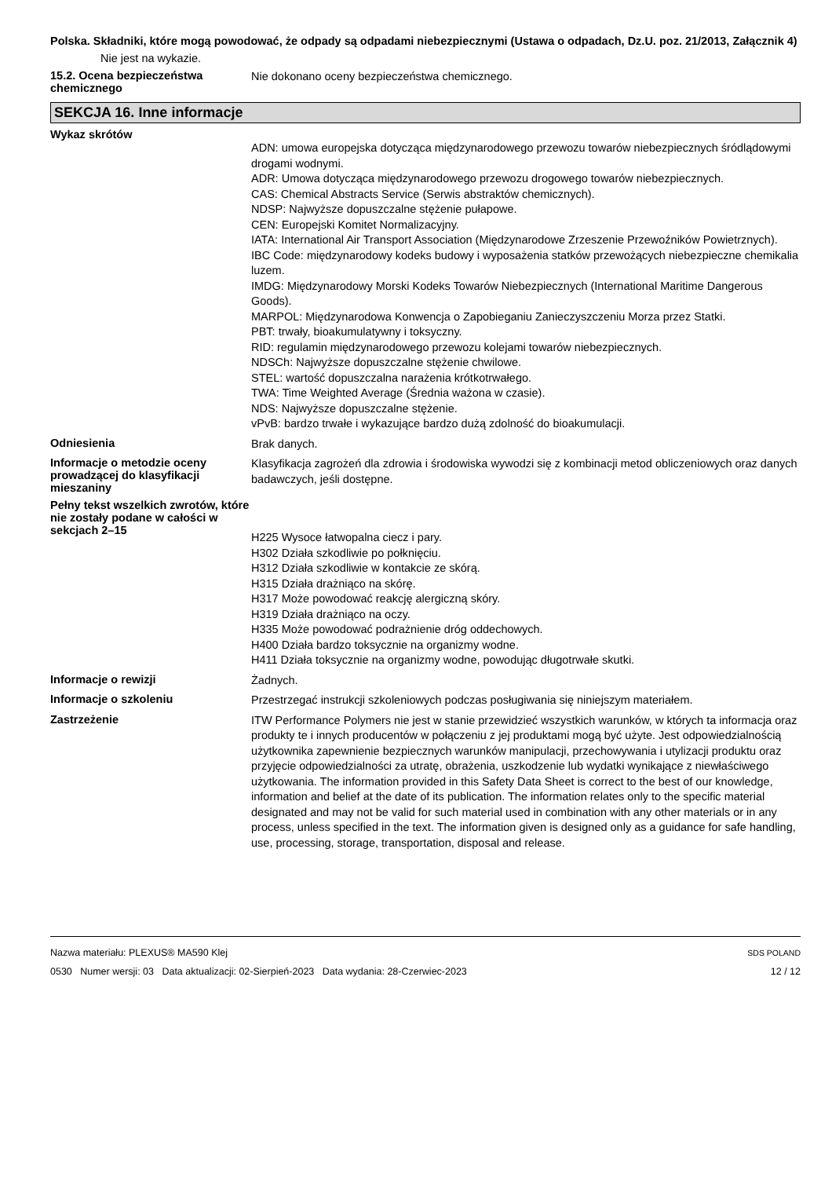Polska. Składniki, które mogą powodować, że odpady są odpadami niebezpiecznymi (Ustawa o odpadach, Dz.U. poz. 21/2013, Załącznik 4)
Nie jest na wykazie.
15.2. Ocena bezpieczeństwa chemicznego
Nie dokonano oceny bezpieczeństwa chemicznego.
SEKCJA 16. Inne informacje
Wykaz skrótów
ADN: umowa europejska dotycząca międzynarodowego przewozu towarów niebezpiecznych śródlądowymi drogami wodnymi.
ADR: Umowa dotycząca międzynarodowego przewozu drogowego towarów niebezpiecznych.
CAS: Chemical Abstracts Service (Serwis abstraktów chemicznych).
NDSP: Najwyższe dopuszczalne stężenie pułapowe.
CEN: Europejski Komitet Normalizacyjny.
IATA: International Air Transport Association (Międzynarodowe Zrzeszenie Przewoźników Powietrznych).
IBC Code: międzynarodowy kodeks budowy i wyposażenia statków przewożących niebezpieczne chemikalia luzem.
IMDG: Międzynarodowy Morski Kodeks Towarów Niebezpiecznych (International Maritime Dangerous Goods).
MARPOL: Międzynarodowa Konwencja o Zapobieganiu Zanieczyszczeniu Morza przez Statki.
PBT: trwały, bioakumulatywny i toksyczny.
RID: regulamin międzynarodowego przewozu kolejami towarów niebezpiecznych.
NDSCh: Najwyższe dopuszczalne stężenie chwilowe.
STEL: wartość dopuszczalna narażenia krótkotrwałego.
TWA: Time Weighted Average (Średnia ważona w czasie).
NDS: Najwyższe dopuszczalne stężenie.
vPvB: bardzo trwałe i wykazujące bardzo dużą zdolność do bioakumulacji.
Odniesienia
Brak danych.
Informacje o metodzie oceny prowadzącej do klasyfikacji mieszaniny
Klasyfikacja zagrożeń dla zdrowia i środowiska wywodzi się z kombinacji metod obliczeniowych oraz danych badawczych, jeśli dostępne.
Pełny tekst wszelkich zwrotów, które nie zostały podane w całości w sekcjach 2–15
H225 Wysoce łatwopalna ciecz i pary.
H302 Działa szkodliwie po połknięciu.
H312 Działa szkodliwie w kontakcie ze skórą.
H315 Działa drażniąco na skórę.
H317 Może powodować reakcję alergiczną skóry.
H319 Działa drażniąco na oczy.
H335 Może powodować podrażnienie dróg oddechowych.
H400 Działa bardzo toksycznie na organizmy wodne.
H411 Działa toksycznie na organizmy wodne, powodując długotrwałe skutki.
Informacje o rewizji
Żadnych.
Informacje o szkoleniu
Przestrzegać instrukcji szkoleniowych podczas posługiwania się niniejszym materiałem.
Zastrzeżenie
ITW Performance Polymers nie jest w stanie przewidzieć wszystkich warunków, w których ta informacja oraz produkty te i innych producentów w połączeniu z jej produktami mogą być użyte. Jest odpowiedzialnością użytkownika zapewnienie bezpiecznych warunków manipulacji, przechowywania i utylizacji produktu oraz przyjęcie odpowiedzialności za utratę, obrażenia, uszkodzenie lub wydatki wynikające z niewłaściwego użytkowania. The information provided in this Safety Data Sheet is correct to the best of our knowledge, information and belief at the date of its publication. The information relates only to the specific material designated and may not be valid for such material used in combination with any other materials or in any process, unless specified in the text. The information given is designed only as a guidance for safe handling, use, processing, storage, transportation, disposal and release.
Nazwa materiału: PLEXUS® MA590 Klej
0530 Numer wersji: 03 Data aktualizacji: 02-Sierpień-2023 Data wydania: 28-Czerwiec-2023
SDS POLAND
12 / 12